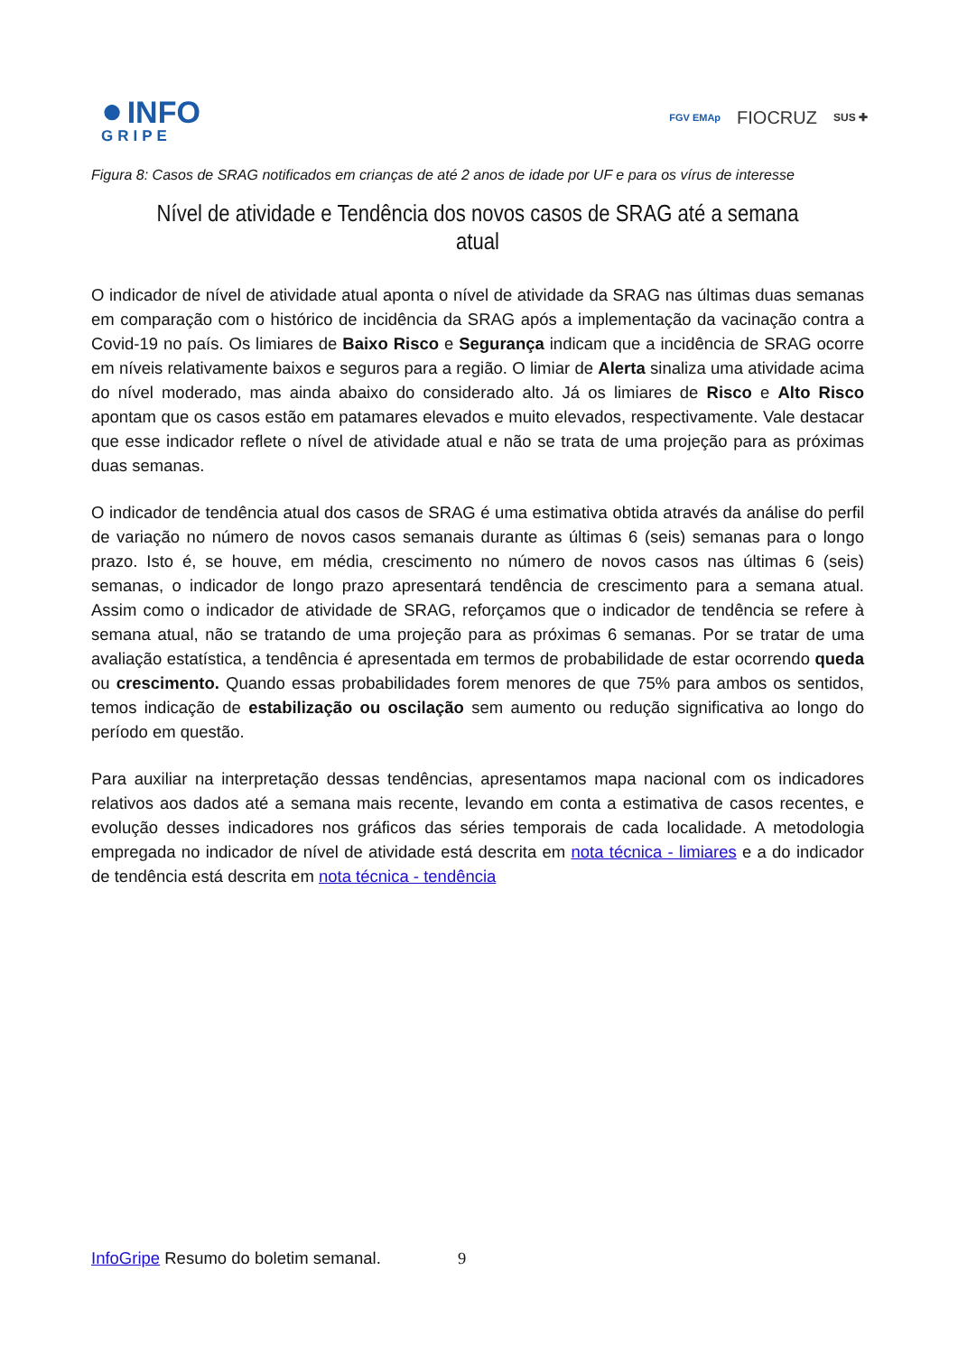● INFO
GRIPE
FGV EMAp FIOCRUZ SUS ✚
Figura 8: Casos de SRAG notificados em crianças de até 2 anos de idade por UF e para os vírus de interesse
Nível de atividade e Tendência dos novos casos de SRAG até a semana atual
O indicador de nível de atividade atual aponta o nível de atividade da SRAG nas últimas duas semanas em comparação com o histórico de incidência da SRAG após a implementação da vacinação contra a Covid-19 no país. Os limiares de Baixo Risco e Segurança indicam que a incidência de SRAG ocorre em níveis relativamente baixos e seguros para a região. O limiar de Alerta sinaliza uma atividade acima do nível moderado, mas ainda abaixo do considerado alto. Já os limiares de Risco e Alto Risco apontam que os casos estão em patamares elevados e muito elevados, respectivamente. Vale destacar que esse indicador reflete o nível de atividade atual e não se trata de uma projeção para as próximas duas semanas.
O indicador de tendência atual dos casos de SRAG é uma estimativa obtida através da análise do perfil de variação no número de novos casos semanais durante as últimas 6 (seis) semanas para o longo prazo. Isto é, se houve, em média, crescimento no número de novos casos nas últimas 6 (seis) semanas, o indicador de longo prazo apresentará tendência de crescimento para a semana atual. Assim como o indicador de atividade de SRAG, reforçamos que o indicador de tendência se refere à semana atual, não se tratando de uma projeção para as próximas 6 semanas. Por se tratar de uma avaliação estatística, a tendência é apresentada em termos de probabilidade de estar ocorrendo queda ou crescimento. Quando essas probabilidades forem menores de que 75% para ambos os sentidos, temos indicação de estabilização ou oscilação sem aumento ou redução significativa ao longo do período em questão.
Para auxiliar na interpretação dessas tendências, apresentamos mapa nacional com os indicadores relativos aos dados até a semana mais recente, levando em conta a estimativa de casos recentes, e evolução desses indicadores nos gráficos das séries temporais de cada localidade. A metodologia empregada no indicador de nível de atividade está descrita em nota técnica - limiares e a do indicador de tendência está descrita em nota técnica - tendência
InfoGripe Resumo do boletim semanal. 9